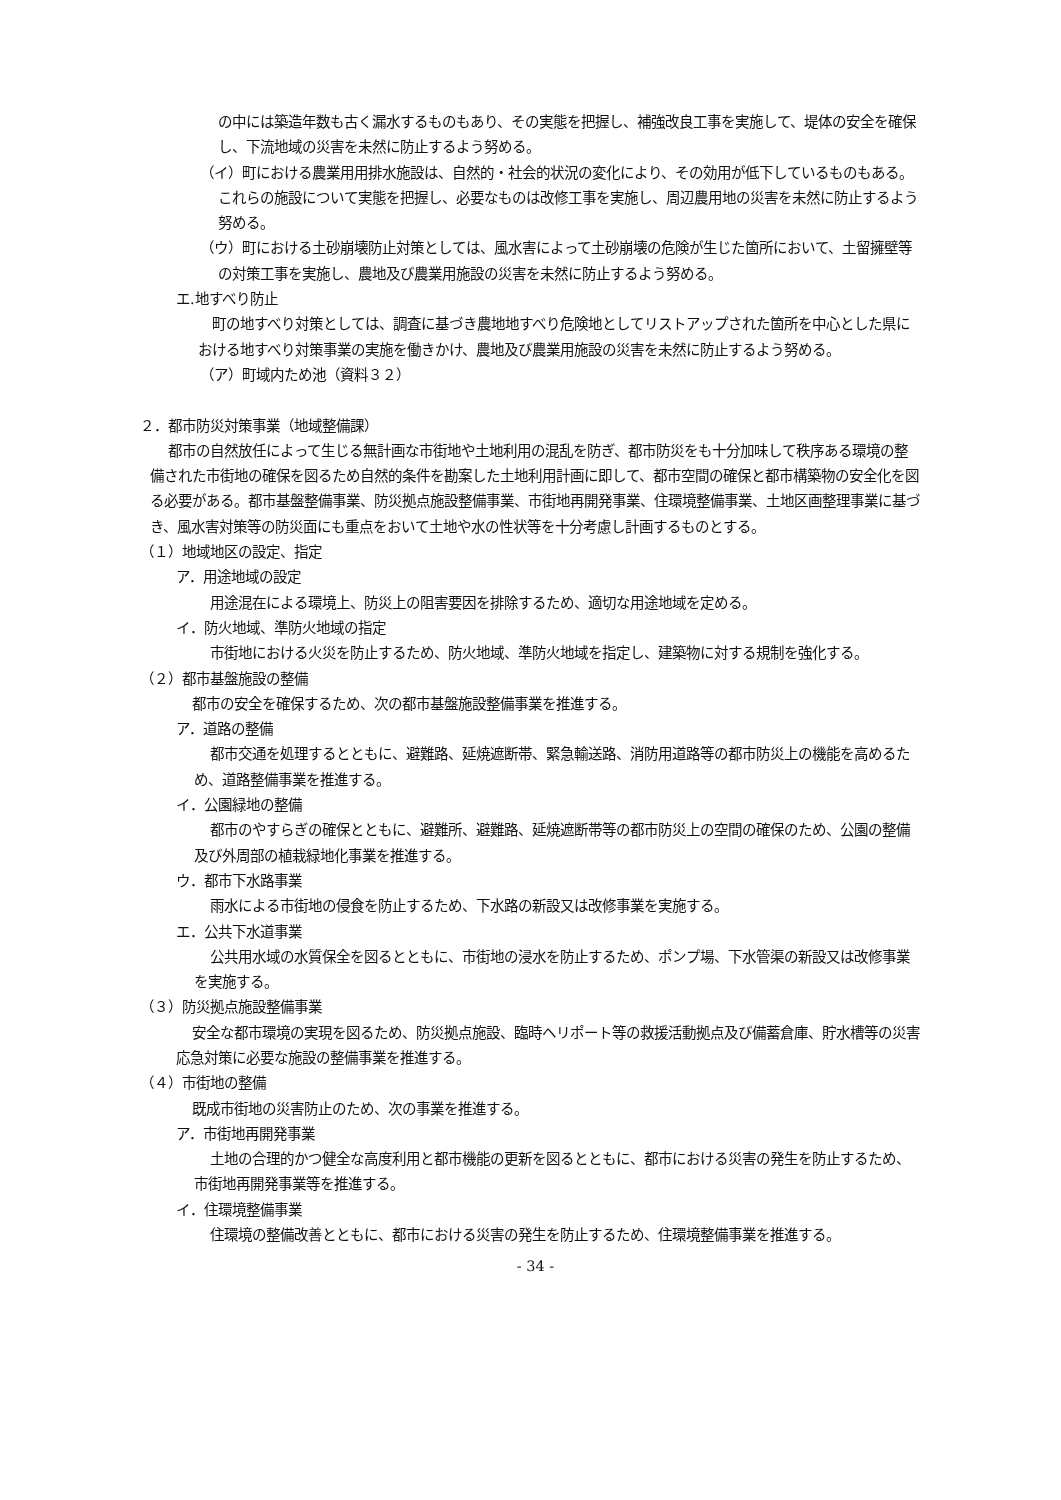の中には築造年数も古く漏水するものもあり、その実態を把握し、補強改良工事を実施して、堤体の安全を確保し、下流地域の災害を未然に防止するよう努める。
（イ）町における農業用用排水施設は、自然的・社会的状況の変化により、その効用が低下しているものもある。これらの施設について実態を把握し、必要なものは改修工事を実施し、周辺農用地の災害を未然に防止するよう努める。
（ウ）町における土砂崩壊防止対策としては、風水害によって土砂崩壊の危険が生じた箇所において、土留擁壁等の対策工事を実施し、農地及び農業用施設の災害を未然に防止するよう努める。
エ.地すべり防止
町の地すべり対策としては、調査に基づき農地地すべり危険地としてリストアップされた箇所を中心とした県における地すべり対策事業の実施を働きかけ、農地及び農業用施設の災害を未然に防止するよう努める。
（ア）町域内ため池（資料３２）
２．都市防災対策事業（地域整備課）
都市の自然放任によって生じる無計画な市街地や土地利用の混乱を防ぎ、都市防災をも十分加味して秩序ある環境の整備された市街地の確保を図るため自然的条件を勘案した土地利用計画に即して、都市空間の確保と都市構築物の安全化を図る必要がある。都市基盤整備事業、防災拠点施設整備事業、市街地再開発事業、住環境整備事業、土地区画整理事業に基づき、風水害対策等の防災面にも重点をおいて土地や水の性状等を十分考慮し計画するものとする。
（１）地域地区の設定、指定
ア．用途地域の設定
用途混在による環境上、防災上の阻害要因を排除するため、適切な用途地域を定める。
イ．防火地域、準防火地域の指定
市街地における火災を防止するため、防火地域、準防火地域を指定し、建築物に対する規制を強化する。
（２）都市基盤施設の整備
都市の安全を確保するため、次の都市基盤施設整備事業を推進する。
ア．道路の整備
都市交通を処理するとともに、避難路、延焼遮断帯、緊急輸送路、消防用道路等の都市防災上の機能を高めるため、道路整備事業を推進する。
イ．公園緑地の整備
都市のやすらぎの確保とともに、避難所、避難路、延焼遮断帯等の都市防災上の空間の確保のため、公園の整備及び外周部の植栽緑地化事業を推進する。
ウ．都市下水路事業
雨水による市街地の侵食を防止するため、下水路の新設又は改修事業を実施する。
エ．公共下水道事業
公共用水域の水質保全を図るとともに、市街地の浸水を防止するため、ポンプ場、下水管渠の新設又は改修事業を実施する。
（３）防災拠点施設整備事業
安全な都市環境の実現を図るため、防災拠点施設、臨時ヘリポート等の救援活動拠点及び備蓄倉庫、貯水槽等の災害応急対策に必要な施設の整備事業を推進する。
（４）市街地の整備
既成市街地の災害防止のため、次の事業を推進する。
ア．市街地再開発事業
土地の合理的かつ健全な高度利用と都市機能の更新を図るとともに、都市における災害の発生を防止するため、市街地再開発事業等を推進する。
イ．住環境整備事業
住環境の整備改善とともに、都市における災害の発生を防止するため、住環境整備事業を推進する。
- 34 -